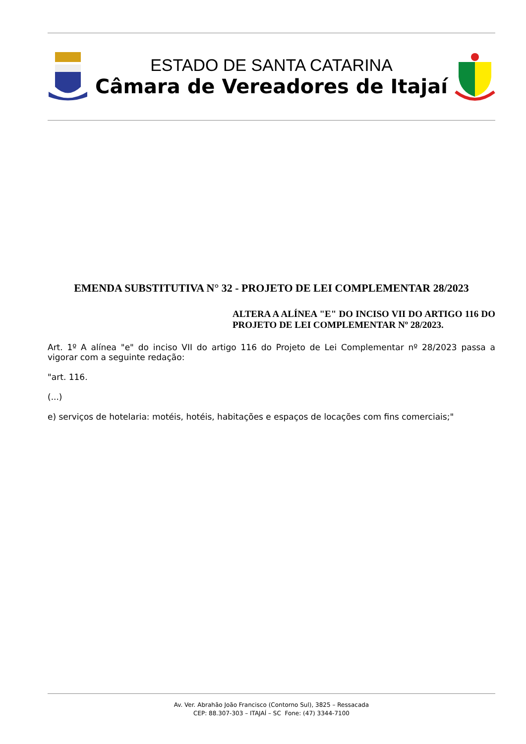ESTADO DE SANTA CATARINA
Câmara de Vereadores de Itajaí
EMENDA SUBSTITUTIVA N° 32 - PROJETO DE LEI COMPLEMENTAR 28/2023
ALTERA A ALÍNEA "E" DO INCISO VII DO ARTIGO 116 DO PROJETO DE LEI COMPLEMENTAR Nº 28/2023.
Art. 1º A alínea "e" do inciso VII do artigo 116 do Projeto de Lei Complementar nº 28/2023 passa a vigorar com a seguinte redação:
"art. 116.
(...)
e) serviços de hotelaria: motéis, hotéis, habitações e espaços de locações com fins comerciais;"
Av. Ver. Abrahão João Francisco (Contorno Sul), 3825 – Ressacada
CEP: 88.307-303 – ITAJAÍ – SC Fone: (47) 3344-7100